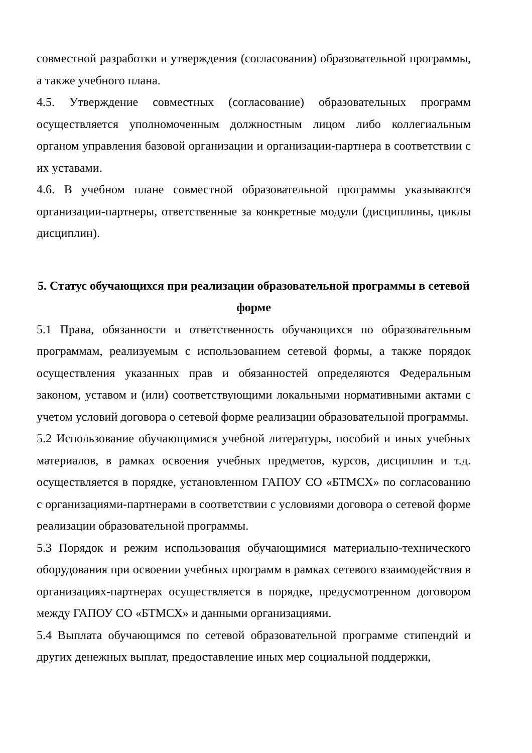совместной разработки и утверждения (согласования) образовательной программы, а также учебного плана.
4.5. Утверждение совместных (согласование) образовательных программ осуществляется уполномоченным должностным лицом либо коллегиальным органом управления базовой организации и организации-партнера в соответствии с их уставами.
4.6. В учебном плане совместной образовательной программы указываются организации-партнеры, ответственные за конкретные модули (дисциплины, циклы дисциплин).
5. Статус обучающихся при реализации образовательной программы в сетевой форме
5.1 Права, обязанности и ответственность обучающихся по образовательным программам, реализуемым с использованием сетевой формы, а также порядок осуществления указанных прав и обязанностей определяются Федеральным законом, уставом и (или) соответствующими локальными нормативными актами с учетом условий договора о сетевой форме реализации образовательной программы.
5.2 Использование обучающимися учебной литературы, пособий и иных учебных материалов, в рамках освоения учебных предметов, курсов, дисциплин и т.д. осуществляется в порядке, установленном ГАПОУ СО «БТМСХ» по согласованию с организациями-партнерами в соответствии с условиями договора о сетевой форме реализации образовательной программы.
5.3 Порядок и режим использования обучающимися материально-технического оборудования при освоении учебных программ в рамках сетевого взаимодействия в организациях-партнерах осуществляется в порядке, предусмотренном договором между ГАПОУ СО «БТМСХ» и данными организациями.
5.4 Выплата обучающимся по сетевой образовательной программе стипендий и других денежных выплат, предоставление иных мер социальной поддержки,